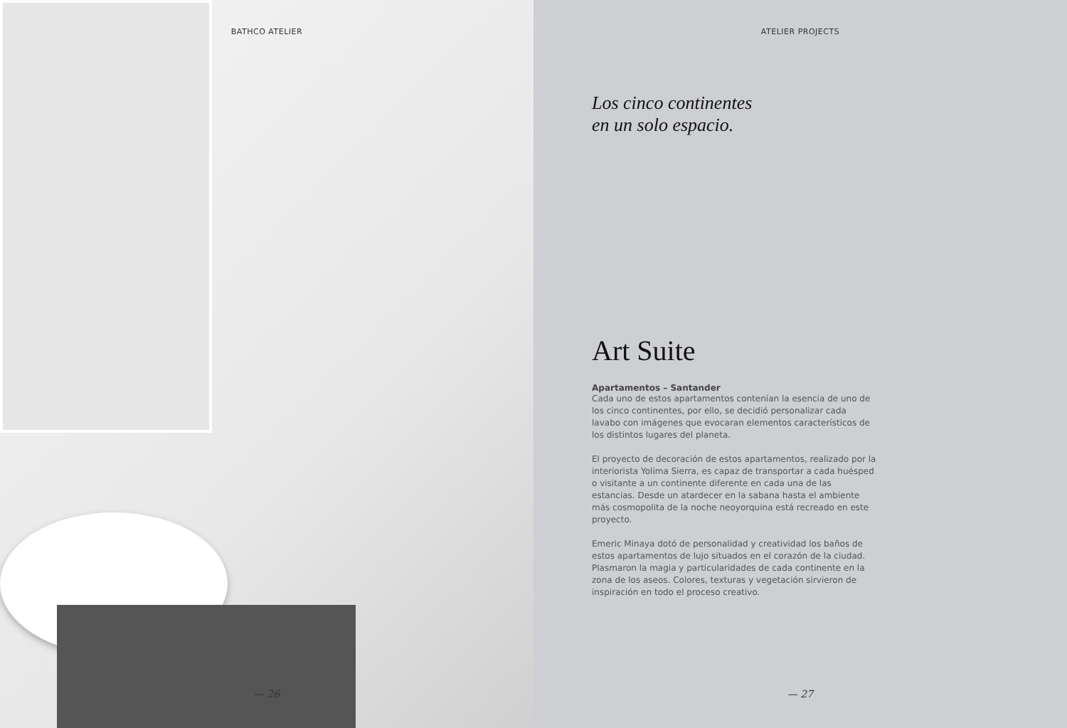BATHCO ATELIER
— 26
ATELIER PROJECTS
Los cinco continentes
en un solo espacio.
Art Suite
Apartamentos – Santander
Cada uno de estos apartamentos contenían la esencia de uno de los cinco continentes, por ello, se decidió personalizar cada lavabo con imágenes que evocaran elementos característicos de los distintos lugares del planeta.
El proyecto de decoración de estos apartamentos, realizado por la interiorista Yolima Sierra, es capaz de transportar a cada huésped o visitante a un continente diferente en cada una de las estancias. Desde un atardecer en la sabana hasta el ambiente más cosmopolita de la noche neoyorquina está recreado en este proyecto.
Emeric Minaya dotó de personalidad y creatividad los baños de estos apartamentos de lujo situados en el corazón de la ciudad. Plasmaron la magia y particularidades de cada continente en la zona de los aseos. Colores, texturas y vegetación sirvieron de inspiración en todo el proceso creativo.
— 27